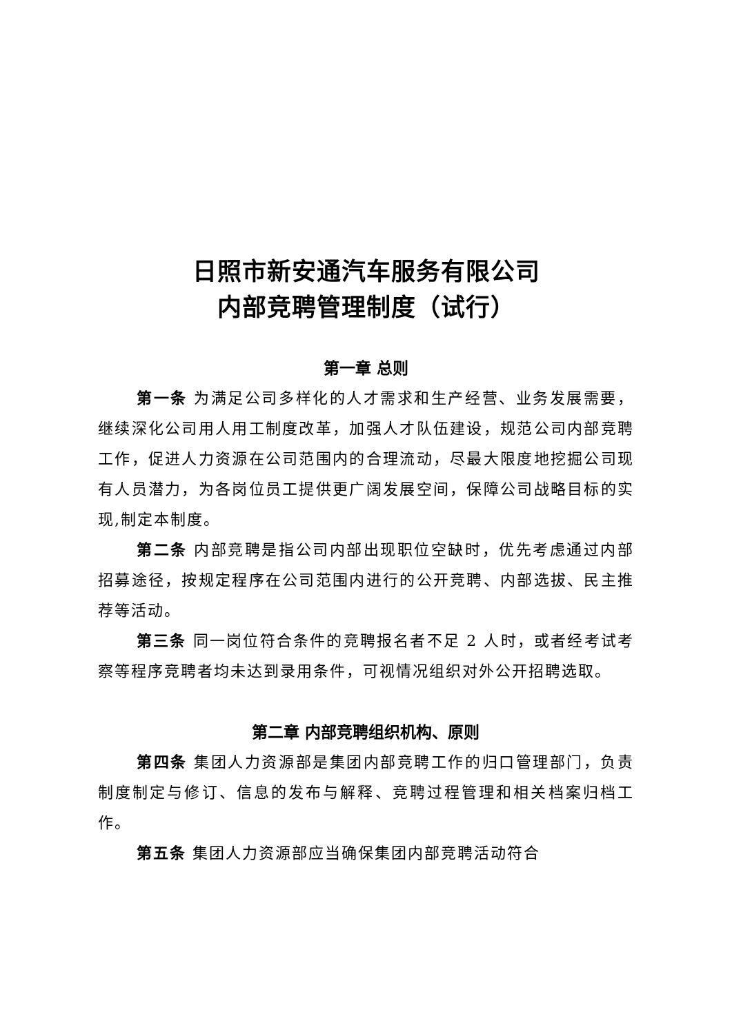日照市新安通汽车服务有限公司
内部竞聘管理制度（试行）
第一章 总则
第一条 为满足公司多样化的人才需求和生产经营、业务发展需要，继续深化公司用人用工制度改革，加强人才队伍建设，规范公司内部竞聘工作，促进人力资源在公司范围内的合理流动，尽最大限度地挖掘公司现有人员潜力，为各岗位员工提供更广阔发展空间，保障公司战略目标的实现,制定本制度。
第二条 内部竞聘是指公司内部出现职位空缺时，优先考虑通过内部招募途径，按规定程序在公司范围内进行的公开竞聘、内部选拔、民主推荐等活动。
第三条 同一岗位符合条件的竞聘报名者不足 2 人时，或者经考试考察等程序竞聘者均未达到录用条件，可视情况组织对外公开招聘选取。
第二章 内部竞聘组织机构、原则
第四条 集团人力资源部是集团内部竞聘工作的归口管理部门，负责制度制定与修订、信息的发布与解释、竞聘过程管理和相关档案归档工作。
第五条 集团人力资源部应当确保集团内部竞聘活动符合